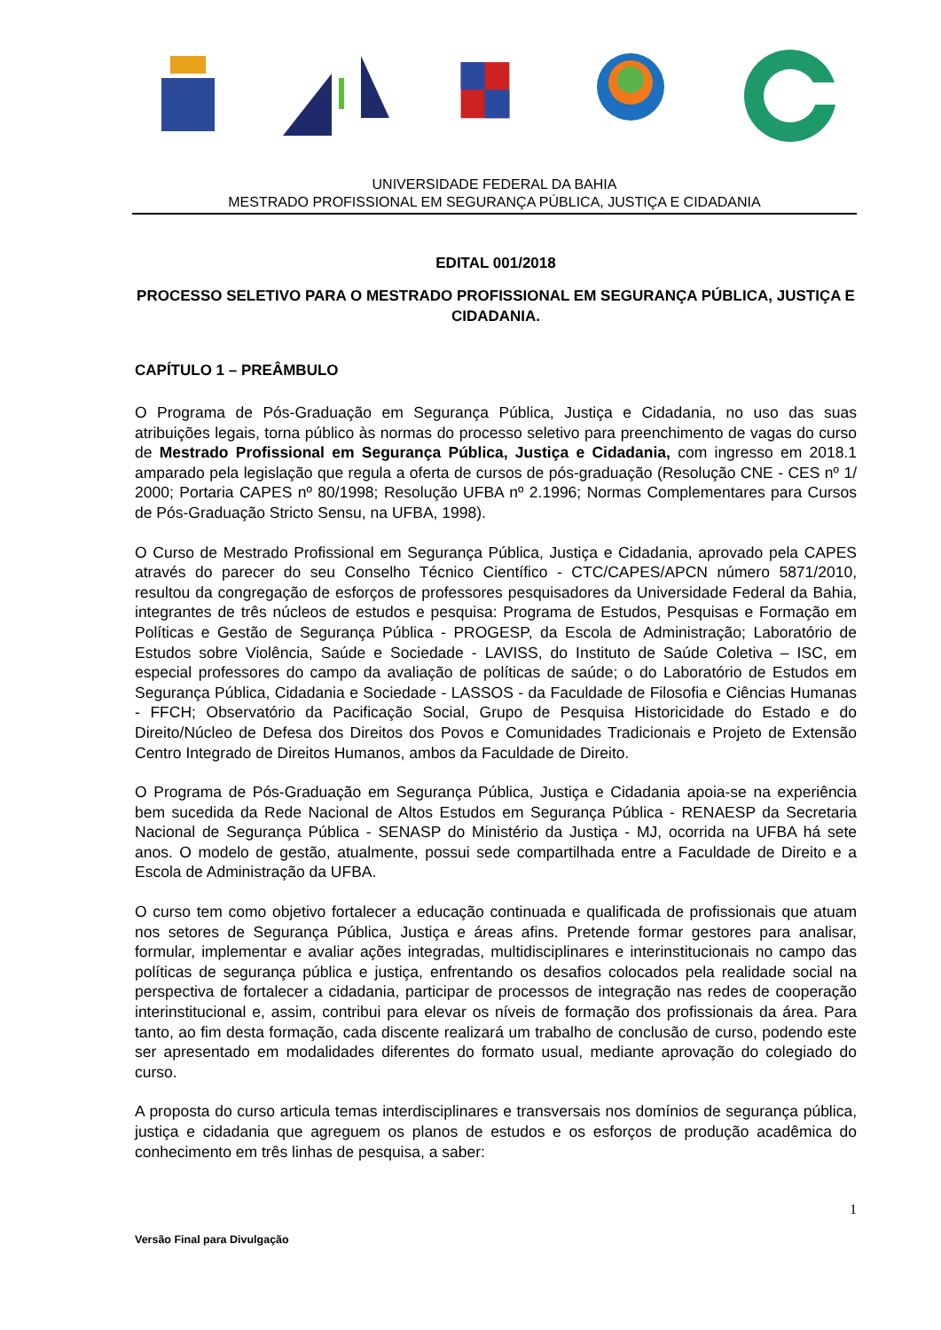UNIVERSIDADE FEDERAL DA BAHIA
MESTRADO PROFISSIONAL EM SEGURANÇA PÚBLICA, JUSTIÇA E CIDADANIA
EDITAL 001/2018
PROCESSO SELETIVO PARA O MESTRADO PROFISSIONAL EM SEGURANÇA PÚBLICA, JUSTIÇA E CIDADANIA.
CAPÍTULO 1 – PREÂMBULO
O Programa de Pós-Graduação em Segurança Pública, Justiça e Cidadania, no uso das suas atribuições legais, torna público às normas do processo seletivo para preenchimento de vagas do curso de Mestrado Profissional em Segurança Pública, Justiça e Cidadania, com ingresso em 2018.1 amparado pela legislação que regula a oferta de cursos de pós-graduação (Resolução CNE - CES nº 1/ 2000; Portaria CAPES nº 80/1998; Resolução UFBA nº 2.1996; Normas Complementares para Cursos de Pós-Graduação Stricto Sensu, na UFBA, 1998).
O Curso de Mestrado Profissional em Segurança Pública, Justiça e Cidadania, aprovado pela CAPES através do parecer do seu Conselho Técnico Científico - CTC/CAPES/APCN número 5871/2010, resultou da congregação de esforços de professores pesquisadores da Universidade Federal da Bahia, integrantes de três núcleos de estudos e pesquisa: Programa de Estudos, Pesquisas e Formação em Políticas e Gestão de Segurança Pública - PROGESP, da Escola de Administração; Laboratório de Estudos sobre Violência, Saúde e Sociedade - LAVISS, do Instituto de Saúde Coletiva – ISC, em especial professores do campo da avaliação de políticas de saúde; o do Laboratório de Estudos em Segurança Pública, Cidadania e Sociedade - LASSOS - da Faculdade de Filosofia e Ciências Humanas - FFCH; Observatório da Pacificação Social, Grupo de Pesquisa Historicidade do Estado e do Direito/Núcleo de Defesa dos Direitos dos Povos e Comunidades Tradicionais e Projeto de Extensão Centro Integrado de Direitos Humanos, ambos da Faculdade de Direito.
O Programa de Pós-Graduação em Segurança Pública, Justiça e Cidadania apoia-se na experiência bem sucedida da Rede Nacional de Altos Estudos em Segurança Pública - RENAESP da Secretaria Nacional de Segurança Pública - SENASP do Ministério da Justiça - MJ, ocorrida na UFBA há sete anos. O modelo de gestão, atualmente, possui sede compartilhada entre a Faculdade de Direito e a Escola de Administração da UFBA.
O curso tem como objetivo fortalecer a educação continuada e qualificada de profissionais que atuam nos setores de Segurança Pública, Justiça e áreas afins. Pretende formar gestores para analisar, formular, implementar e avaliar ações integradas, multidisciplinares e interinstitucionais no campo das políticas de segurança pública e justiça, enfrentando os desafios colocados pela realidade social na perspectiva de fortalecer a cidadania, participar de processos de integração nas redes de cooperação interinstitucional e, assim, contribui para elevar os níveis de formação dos profissionais da área. Para tanto, ao fim desta formação, cada discente realizará um trabalho de conclusão de curso, podendo este ser apresentado em modalidades diferentes do formato usual, mediante aprovação do colegiado do curso.
A proposta do curso articula temas interdisciplinares e transversais nos domínios de segurança pública, justiça e cidadania que agreguem os planos de estudos e os esforços de produção acadêmica do conhecimento em três linhas de pesquisa, a saber:
1
Versão Final para Divulgação